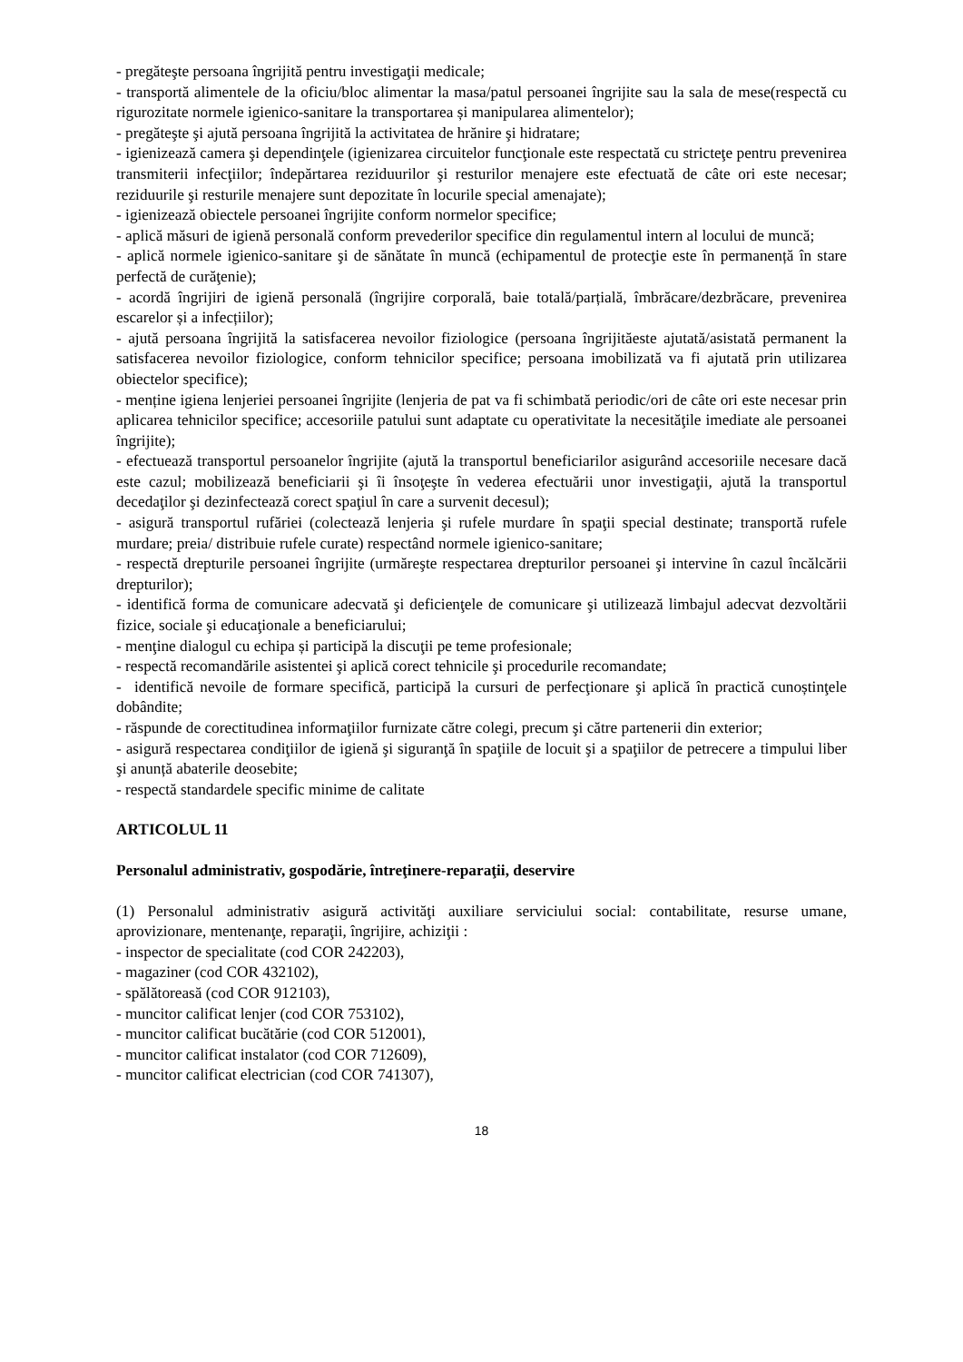- pregăteşte persoana îngrijită pentru investigaţii medicale;
- transportă alimentele de la oficiu/bloc alimentar la masa/patul persoanei îngrijite sau la sala de mese(respectă cu rigurozitate normele igienico-sanitare la transportarea și manipularea alimentelor);
- pregăteşte şi ajută persoana îngrijită la activitatea de hrănire şi hidratare;
- igienizează camera şi dependinţele (igienizarea circuitelor funcţionale este respectată cu stricteţe pentru prevenirea transmiterii infecţiilor; îndepărtarea reziduurilor şi resturilor menajere este efectuată de câte ori este necesar; reziduurile şi resturile menajere sunt depozitate în locurile special amenajate);
- igienizează obiectele persoanei îngrijite conform normelor specifice;
- aplică măsuri de igienă personală conform prevederilor specifice din regulamentul intern al locului de muncă;
- aplică normele igienico-sanitare şi de sănătate în muncă (echipamentul de protecţie este în permanență în stare perfectă de curăţenie);
- acordă îngrijiri de igienă personală (îngrijire corporală, baie totală/parțială, îmbrăcare/dezbrăcare, prevenirea escarelor și a infecțiilor);
- ajută persoana îngrijită la satisfacerea nevoilor fiziologice (persoana îngrijităeste ajutată/asistată permanent la satisfacerea nevoilor fiziologice, conform tehnicilor specifice; persoana imobilizată va fi ajutată prin utilizarea obiectelor specifice);
- menține igiena lenjeriei persoanei îngrijite (lenjeria de pat va fi schimbată periodic/ori de câte ori este necesar prin aplicarea tehnicilor specifice; accesoriile patului sunt adaptate cu operativitate la necesităţile imediate ale persoanei îngrijite);
- efectuează transportul persoanelor îngrijite (ajută la transportul beneficiarilor asigurând accesoriile necesare dacă este cazul; mobilizează beneficiarii şi îi însoţeşte în vederea efectuării unor investigaţii, ajută la transportul decedaţilor şi dezinfectează corect spaţiul în care a survenit decesul);
- asigură transportul rufăriei (colectează lenjeria şi rufele murdare în spaţii special destinate; transportă rufele murdare; preia/ distribuie rufele curate) respectând normele igienico-sanitare;
- respectă drepturile persoanei îngrijite (urmăreşte respectarea drepturilor persoanei şi intervine în cazul încălcării drepturilor);
- identifică forma de comunicare adecvată şi deficienţele de comunicare şi utilizează limbajul adecvat dezvoltării fizice, sociale şi educaţionale a beneficiarului;
- menţine dialogul cu echipa și participă la discuţii pe teme profesionale;
- respectă recomandările asistentei şi aplică corect tehnicile şi procedurile recomandate;
- identifică nevoile de formare specifică, participă la cursuri de perfecţionare şi aplică în practică cunoștinţele dobândite;
- răspunde de corectitudinea informaţiilor furnizate către colegi, precum şi către partenerii din exterior;
- asigură respectarea condiţiilor de igienă şi siguranţă în spaţiile de locuit şi a spaţiilor de petrecere a timpului liber şi anunță abaterile deosebite;
- respectă standardele specific minime de calitate
ARTICOLUL 11
Personalul administrativ, gospodărie, întreţinere-reparaţii, deservire
(1) Personalul administrativ asigură activităţi auxiliare serviciului social: contabilitate, resurse umane, aprovizionare, mentenanţe, reparaţii, îngrijire, achiziţii :
- inspector de specialitate (cod COR 242203),
- magaziner (cod COR 432102),
- spălătoreasă (cod COR 912103),
- muncitor calificat lenjer (cod COR 753102),
- muncitor calificat bucătărie (cod COR 512001),
- muncitor calificat instalator (cod COR 712609),
- muncitor calificat electrician (cod COR 741307),
18